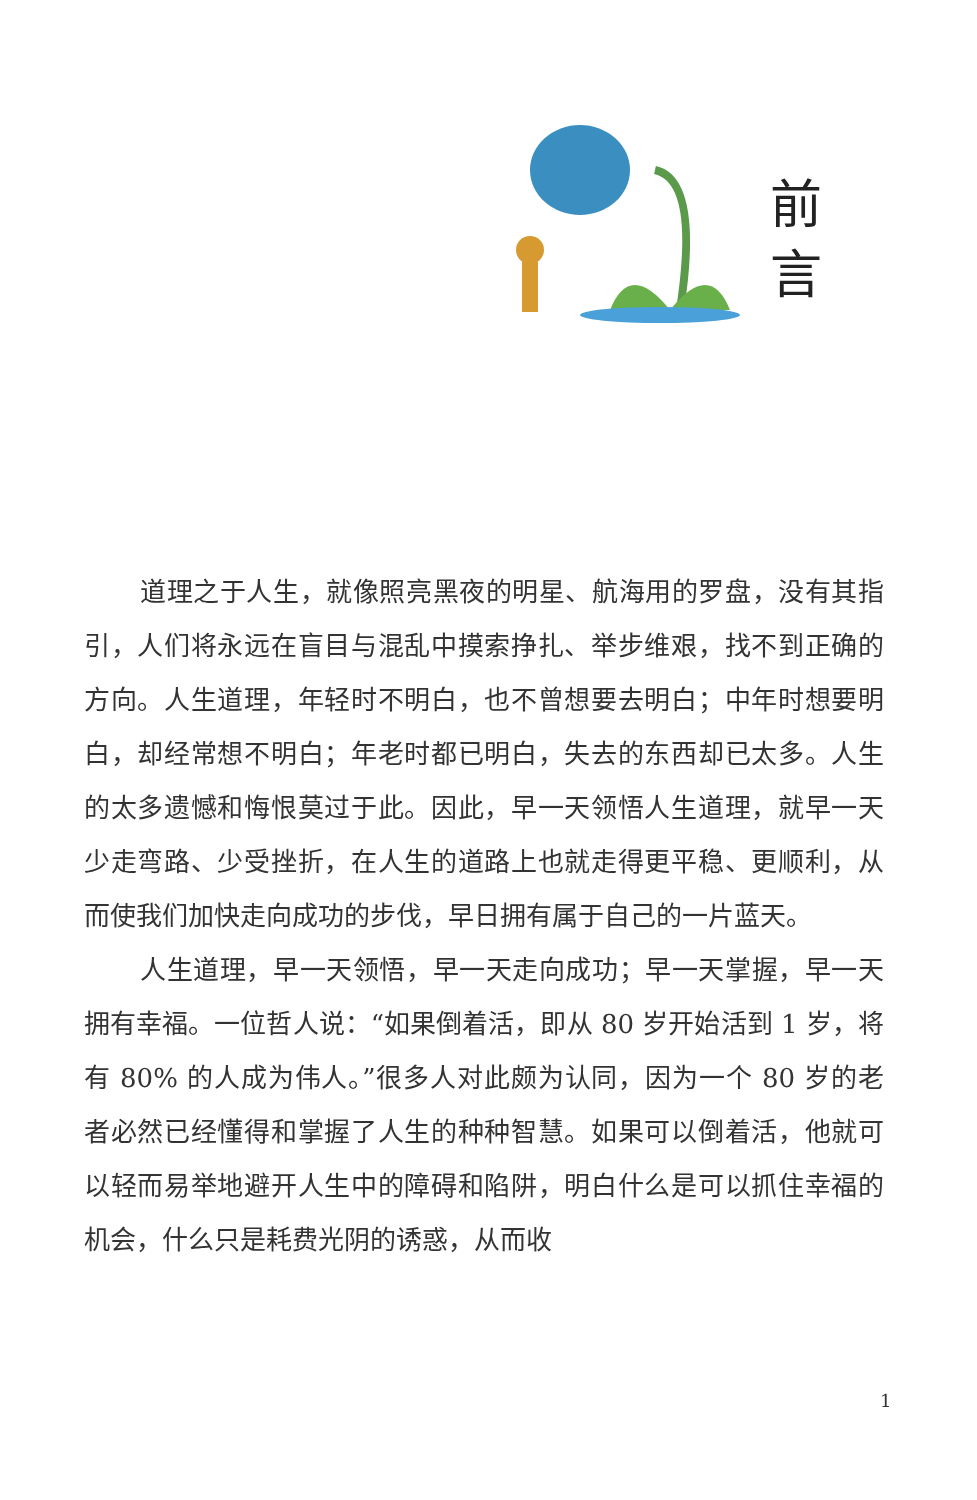前
言
道理之于人生，就像照亮黑夜的明星、航海用的罗盘，没有其指引，人们将永远在盲目与混乱中摸索挣扎、举步维艰，找不到正确的方向。人生道理，年轻时不明白，也不曾想要去明白；中年时想要明白，却经常想不明白；年老时都已明白，失去的东西却已太多。人生的太多遗憾和悔恨莫过于此。因此，早一天领悟人生道理，就早一天少走弯路、少受挫折，在人生的道路上也就走得更平稳、更顺利，从而使我们加快走向成功的步伐，早日拥有属于自己的一片蓝天。
人生道理，早一天领悟，早一天走向成功；早一天掌握，早一天拥有幸福。一位哲人说：“如果倒着活，即从 80 岁开始活到 1 岁，将有 80% 的人成为伟人。”很多人对此颇为认同，因为一个 80 岁的老者必然已经懂得和掌握了人生的种种智慧。如果可以倒着活，他就可以轻而易举地避开人生中的障碍和陷阱，明白什么是可以抓住幸福的机会，什么只是耗费光阴的诱惑，从而收
1